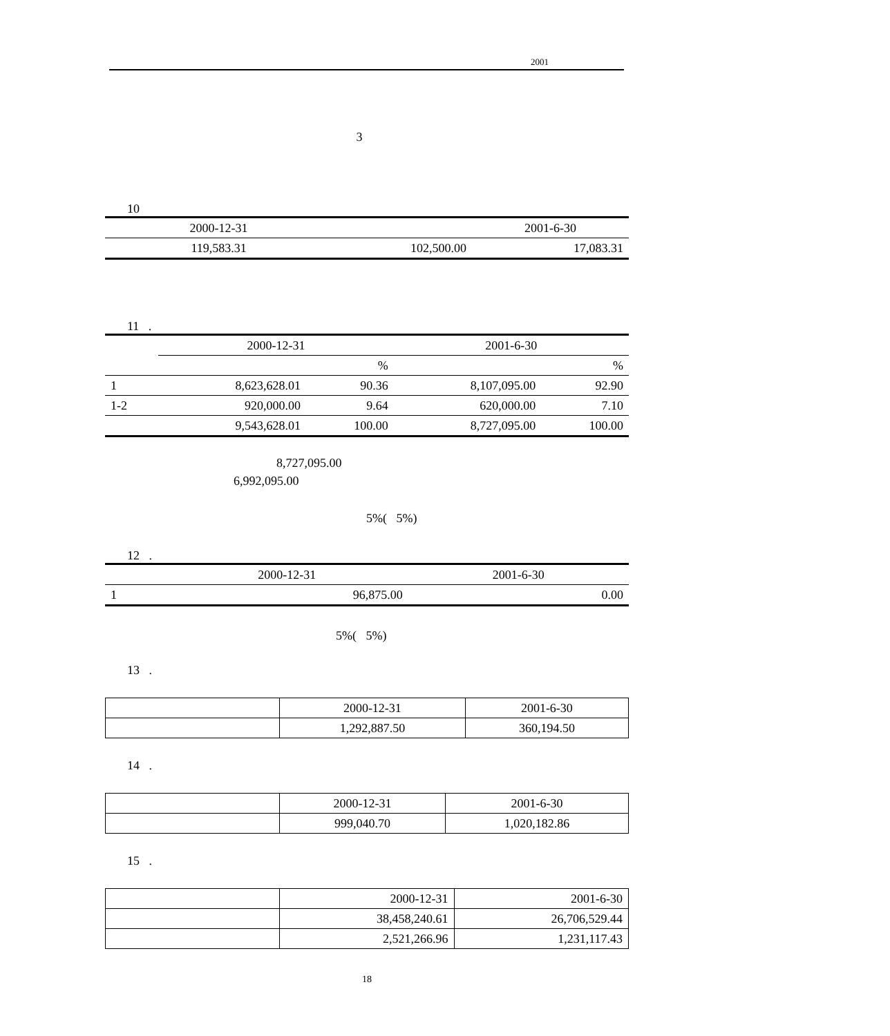2001
3
10
| | 2000-12-31 | | 2001-6-30 |
| --- | --- | --- | --- |
| | 119,583.31 | 102,500.00 | 17,083.31 |
11 .
| | 2000-12-31 | | 2001-6-30 | |
| --- | --- | --- | --- | --- |
| | | % | | % |
| 1 | 8,623,628.01 | 90.36 | 8,107,095.00 | 92.90 |
| 1-2 | 920,000.00 | 9.64 | 620,000.00 | 7.10 |
| | 9,543,628.01 | 100.00 | 8,727,095.00 | 100.00 |
8,727,095.00
6,992,095.00
5%( 5%)
12 .
| | 2000-12-31 | 2001-6-30 |
| --- | --- | --- |
| 1 | 96,875.00 | 0.00 |
5%( 5%)
13 .
| | 2000-12-31 | 2001-6-30 |
| | 1,292,887.50 | 360,194.50 |
14 .
| | 2000-12-31 | 2001-6-30 |
| | 999,040.70 | 1,020,182.86 |
15 .
| | 2000-12-31 | 2001-6-30 |
| | 38,458,240.61 | 26,706,529.44 |
| | 2,521,266.96 | 1,231,117.43 |
18